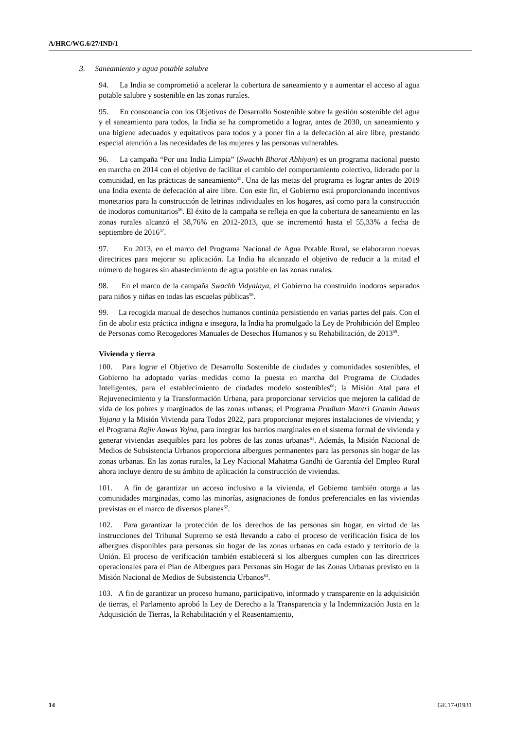A/HRC/WG.6/27/IND/1
3. Saneamiento y agua potable salubre
94. La India se comprometió a acelerar la cobertura de saneamiento y a aumentar el acceso al agua potable salubre y sostenible en las zonas rurales.
95. En consonancia con los Objetivos de Desarrollo Sostenible sobre la gestión sostenible del agua y el saneamiento para todos, la India se ha comprometido a lograr, antes de 2030, un saneamiento y una higiene adecuados y equitativos para todos y a poner fin a la defecación al aire libre, prestando especial atención a las necesidades de las mujeres y las personas vulnerables.
96. La campaña “Por una India Limpia” (Swachh Bharat Abhiyan) es un programa nacional puesto en marcha en 2014 con el objetivo de facilitar el cambio del comportamiento colectivo, liderado por la comunidad, en las prácticas de saneamiento<sup>55</sup>. Una de las metas del programa es lograr antes de 2019 una India exenta de defecación al aire libre. Con este fin, el Gobierno está proporcionando incentivos monetarios para la construcción de letrinas individuales en los hogares, así como para la construcción de inodoros comunitarios<sup>56</sup>. El éxito de la campaña se refleja en que la cobertura de saneamiento en las zonas rurales alcanzó el 38,76% en 2012-2013, que se incrementó hasta el 55,33% a fecha de septiembre de 2016<sup>57</sup>.
97. En 2013, en el marco del Programa Nacional de Agua Potable Rural, se elaboraron nuevas directrices para mejorar su aplicación. La India ha alcanzado el objetivo de reducir a la mitad el número de hogares sin abastecimiento de agua potable en las zonas rurales.
98. En el marco de la campaña Swachh Vidyalaya, el Gobierno ha construido inodoros separados para niños y niñas en todas las escuelas públicas<sup>58</sup>.
99. La recogida manual de desechos humanos continúa persistiendo en varias partes del país. Con el fin de abolir esta práctica indigna e insegura, la India ha promulgado la Ley de Prohibición del Empleo de Personas como Recogedores Manuales de Desechos Humanos y su Rehabilitación, de 2013<sup>59</sup>.
Vivienda y tierra
100. Para lograr el Objetivo de Desarrollo Sostenible de ciudades y comunidades sostenibles, el Gobierno ha adoptado varias medidas como la puesta en marcha del Programa de Ciudades Inteligentes, para el establecimiento de ciudades modelo sostenibles<sup>60</sup>; la Misión Atal para el Rejuvenecimiento y la Transformación Urbana, para proporcionar servicios que mejoren la calidad de vida de los pobres y marginados de las zonas urbanas; el Programa Pradhan Mantri Gramin Aawas Yojana y la Misión Vivienda para Todos 2022, para proporcionar mejores instalaciones de vivienda; y el Programa Rajiv Aawas Yojna, para integrar los barrios marginales en el sistema formal de vivienda y generar viviendas asequibles para los pobres de las zonas urbanas<sup>61</sup>. Además, la Misión Nacional de Medios de Subsistencia Urbanos proporciona albergues permanentes para las personas sin hogar de las zonas urbanas. En las zonas rurales, la Ley Nacional Mahatma Gandhi de Garantía del Empleo Rural ahora incluye dentro de su ámbito de aplicación la construcción de viviendas.
101. A fin de garantizar un acceso inclusivo a la vivienda, el Gobierno también otorga a las comunidades marginadas, como las minorías, asignaciones de fondos preferenciales en las viviendas previstas en el marco de diversos planes<sup>62</sup>.
102. Para garantizar la protección de los derechos de las personas sin hogar, en virtud de las instrucciones del Tribunal Supremo se está llevando a cabo el proceso de verificación física de los albergues disponibles para personas sin hogar de las zonas urbanas en cada estado y territorio de la Unión. El proceso de verificación también establecerá si los albergues cumplen con las directrices operacionales para el Plan de Albergues para Personas sin Hogar de las Zonas Urbanas previsto en la Misión Nacional de Medios de Subsistencia Urbanos<sup>63</sup>.
103. A fin de garantizar un proceso humano, participativo, informado y transparente en la adquisición de tierras, el Parlamento aprobó la Ley de Derecho a la Transparencia y la Indemnización Justa en la Adquisición de Tierras, la Rehabilitación y el Reasentamiento,
14 GE.17-01931